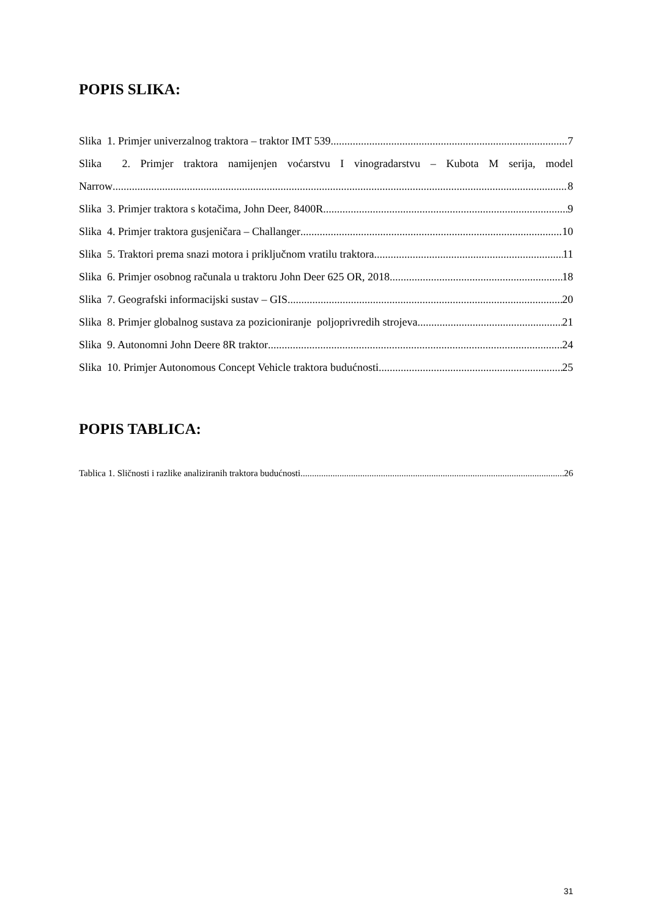POPIS SLIKA:
Slika 1. Primjer univerzalnog traktora – traktor IMT 539 7
Slika 2. Primjer traktora namijenjen voćarstvu I vinogradarstvu – Kubota M serija, model
Narrow 8
Slika 3. Primjer traktora s kotačima, John Deer, 8400R 9
Slika 4. Primjer traktora gusjeničara – Challanger 10
Slika 5. Traktori prema snazi motora i priključnom vratilu traktora 11
Slika 6. Primjer osobnog računala u traktoru John Deer 625 OR, 2018. 18
Slika 7. Geografski informacijski sustav – GIS 20
Slika 8. Primjer globalnog sustava za pozicioniranje poljoprivredih strojeva 21
Slika 9. Autonomni John Deere 8R traktor 24
Slika 10. Primjer Autonomous Concept Vehicle traktora budućnosti 25
POPIS TABLICA:
Tablica 1. Sličnosti i razlike analiziranih traktora budućnosti 26
31